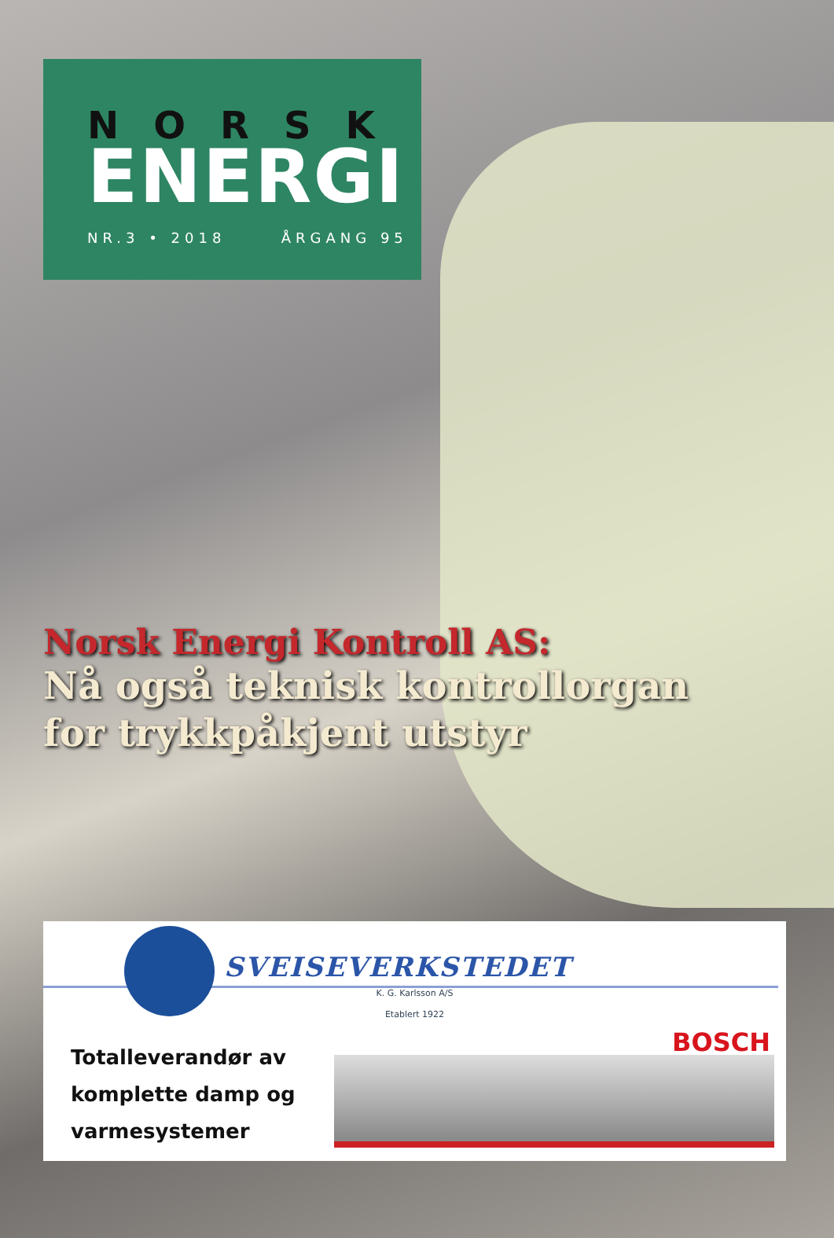NORSK
ENERGI
NR.3 • 2018 ÅRGANG 95
Norsk Energi Kontroll AS:
Nå også teknisk kontrollorgan
for trykkpåkjent utstyr
SVEISEVERKSTEDET
K. G. Karlsson A/S
Etablert 1922
Totalleverandør av
komplette damp og
varmesystemer
BOSCH